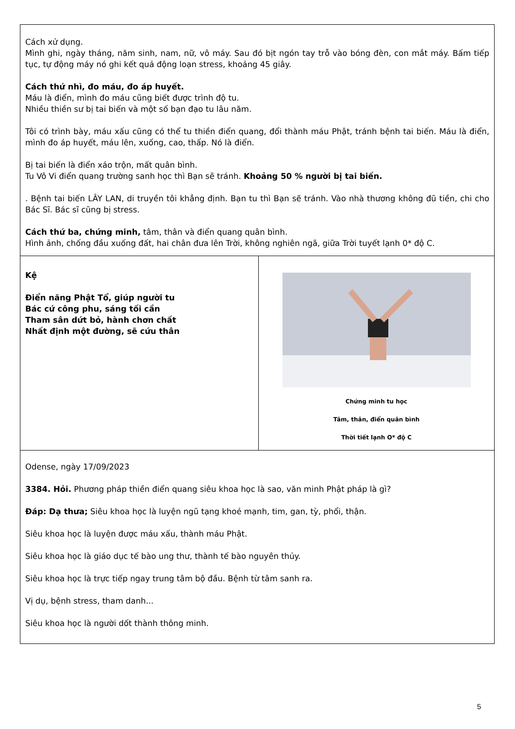| Cách xử dụng. Mình ghi, ngày tháng, năm sinh, nam, nữ, vô máy. Sau đó bịt ngón tay trỗ vào bóng đèn, con mắt máy. Bấm tiếp tục, tự động máy nó ghi kết quả động loạn stress, khoảng 45 giây. Cách thứ nhì, đo máu, đo áp huyết. Máu là điển, mình đo máu cũng biết được trình độ tu. Nhiều thiền sư bị tai biến và một số bạn đạo tu lâu năm. Tôi có trình bày, máu xấu cũng có thể tu thiền điển quang, đổi thành máu Phật, tránh bệnh tai biến. Máu là điển, mình đo áp huyết, máu lên, xuống, cao, thấp. Nó là điển. Bị tai biến là điển xáo trộn, mất quân bình. Tu Vô Vi điển quang trường sanh học thì Bạn sẽ tránh. Khoảng 50 % người bị tai biến. . Bệnh tai biến LÂY LAN, di truyền tôi khẳng định. Bạn tu thì Bạn sẽ tránh. Vào nhà thương không đũ tiền, chi cho Bác Sĩ. Bác sĩ cũng bị stress. Cách thứ ba, chứng minh, tâm, thân và điển quang quân bình. Hình ảnh, chống đầu xuống đất, hai chân đưa lên Trời, không nghiên ngã, giữa Trời tuyết lạnh 0* độ C. | |
| Kệ Điển năng Phật Tổ, giúp người tu Bác cứ công phu, sáng tối cần Tham sân dứt bỏ, hành chơn chất Nhất định một đường, sẽ cứu thân | Chứng minh tu học Tâm, thân, điển quân bình Thời tiết lạnh O* độ C |
| Odense, ngày 17/09/2023 3384. Hỏi. Phương pháp thiền điển quang siêu khoa học là sao, văn minh Phật pháp là gì? Đáp: Dạ thưa; Siêu khoa học là luyện ngũ tạng khoẻ mạnh, tim, gan, tỳ, phổi, thận. Siêu khoa học là luyện được máu xấu, thành máu Phật. Siêu khoa học là giáo dục tế bào ung thư, thành tế bào nguyên thủy. Siêu khoa học là trực tiếp ngay trung tâm bộ đầu. Bệnh từ tâm sanh ra. Vị dụ, bệnh stress, tham danh... Siêu khoa học là người dốt thành thông minh. | |
5